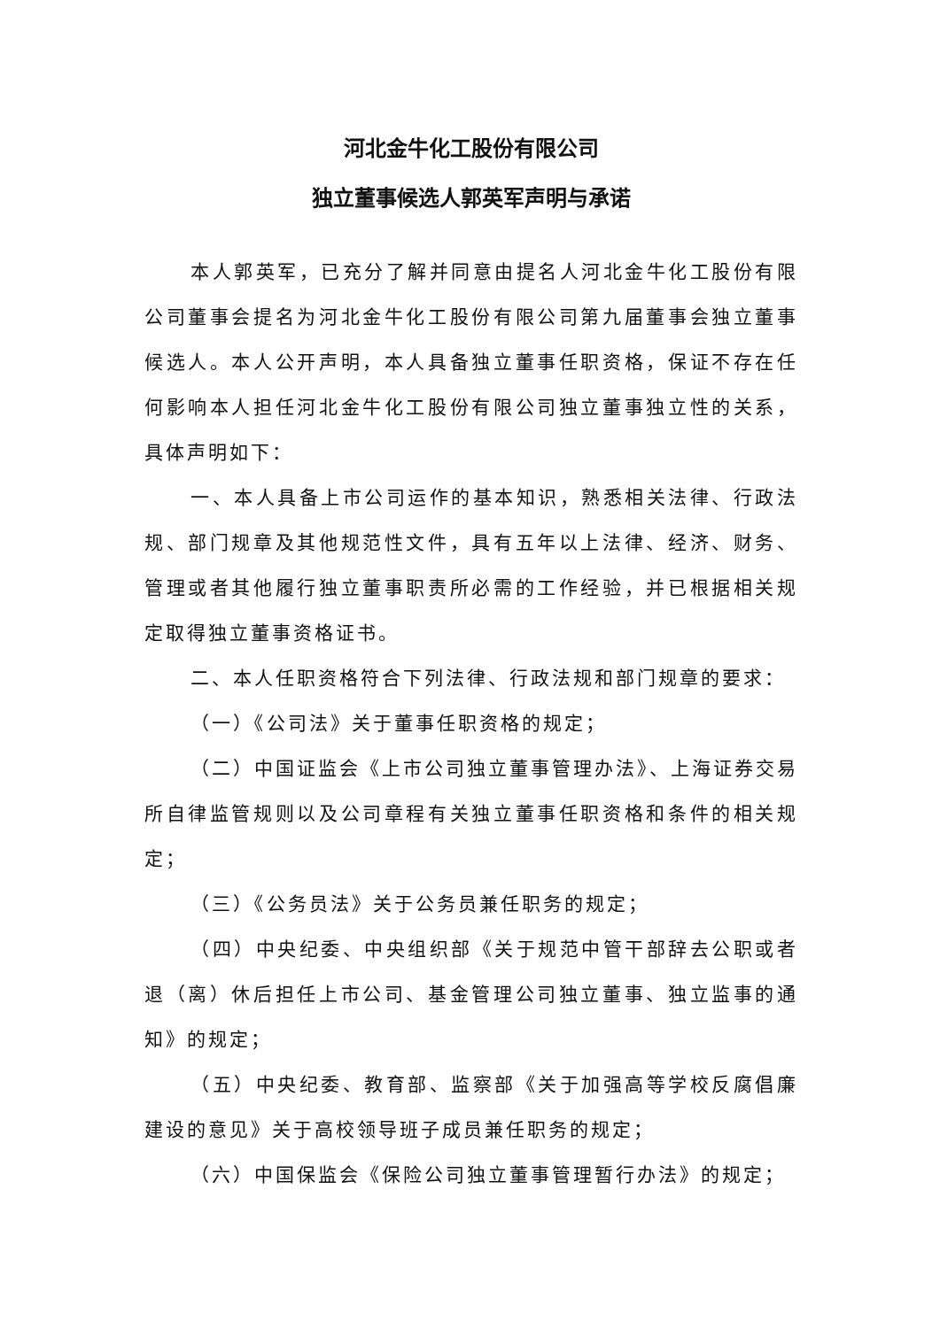河北金牛化工股份有限公司
独立董事候选人郭英军声明与承诺
本人郭英军，已充分了解并同意由提名人河北金牛化工股份有限公司董事会提名为河北金牛化工股份有限公司第九届董事会独立董事候选人。本人公开声明，本人具备独立董事任职资格，保证不存在任何影响本人担任河北金牛化工股份有限公司独立董事独立性的关系，具体声明如下：
一、本人具备上市公司运作的基本知识，熟悉相关法律、行政法规、部门规章及其他规范性文件，具有五年以上法律、经济、财务、管理或者其他履行独立董事职责所必需的工作经验，并已根据相关规定取得独立董事资格证书。
二、本人任职资格符合下列法律、行政法规和部门规章的要求：
（一）《公司法》关于董事任职资格的规定；
（二）中国证监会《上市公司独立董事管理办法》、上海证券交易所自律监管规则以及公司章程有关独立董事任职资格和条件的相关规定；
（三）《公务员法》关于公务员兼任职务的规定；
（四）中央纪委、中央组织部《关于规范中管干部辞去公职或者退（离）休后担任上市公司、基金管理公司独立董事、独立监事的通知》的规定；
（五）中央纪委、教育部、监察部《关于加强高等学校反腐倡廉建设的意见》关于高校领导班子成员兼任职务的规定；
（六）中国保监会《保险公司独立董事管理暂行办法》的规定；